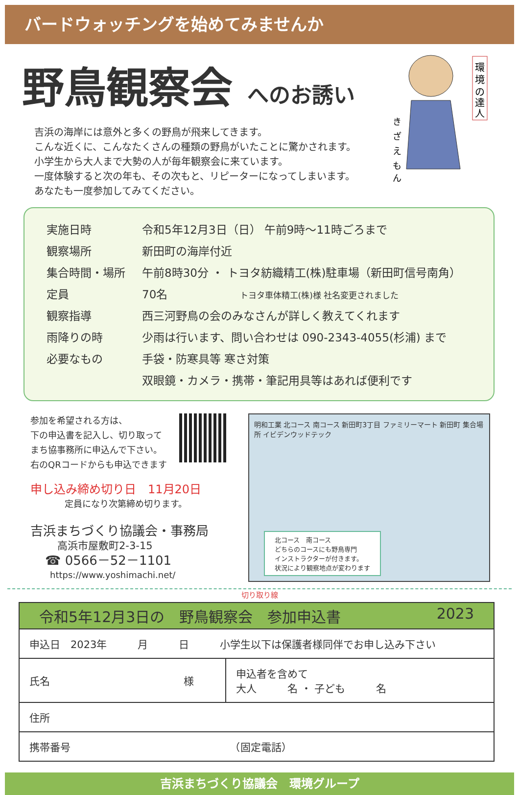バードウォッチングを始めてみませんか
野鳥観察会 へのお誘い
環
境
の
達
人
き
ざ
え
も
ん
吉浜の海岸には意外と多くの野鳥が飛来してきます。
こんな近くに、こんなたくさんの種類の野鳥がいたことに驚かされます。
小学生から大人まで大勢の人が毎年観察会に来ています。
一度体験すると次の年も、その次もと、リピーターになってしまいます。
あなたも一度参加してみてください。
| 実施日時 | 令和5年12月3日（日） 午前9時～11時ごろまで |
| 観察場所 | 新田町の海岸付近 |
| 集合時間・場所 | 午前8時30分 ・ トヨタ紡織精工(株)駐車場（新田町信号南角） |
| 定員 | 70名 トヨタ車体精工(株)様 社名変更されました |
| 観察指導 | 西三河野鳥の会のみなさんが詳しく教えてくれます |
| 雨降りの時 | 少雨は行います、問い合わせは 090-2343-4055(杉浦) まで |
| 必要なもの | 手袋・防寒具等 寒さ対策 |
| | 双眼鏡・カメラ・携帯・筆記用具等はあれば便利です |
参加を希望される方は、
下の申込書を記入し、切り取って
まち協事務所に申込んで下さい。
右のQRコードからも申込できます
申し込み締め切り日　11月20日
定員になり次第締め切ります。
吉浜まちづくり協議会・事務局
高浜市屋敷町2-3-15
☎ 0566－52－1101
https://www.yoshimachi.net/
明和工業 北コース 南コース 新田町3丁目 ファミリーマート 新田町 集合場所 イビデンウッドテック
北コース　南コース
どちらのコースにも野鳥専門
インストラクターが付きます。
状況により観察地点が変わります
切り取り線
令和5年12月3日の　野鳥観察会　参加申込書 2023
| 申込日 2023年 月 日 小学生以下は保護者様同伴でお申し込み下さい | |
| 氏名 様 | 申込者を含めて 大人 名 ・ 子ども 名 |
| 住所 | |
| 携帯番号 （固定電話） | |
吉浜まちづくり協議会　環境グループ